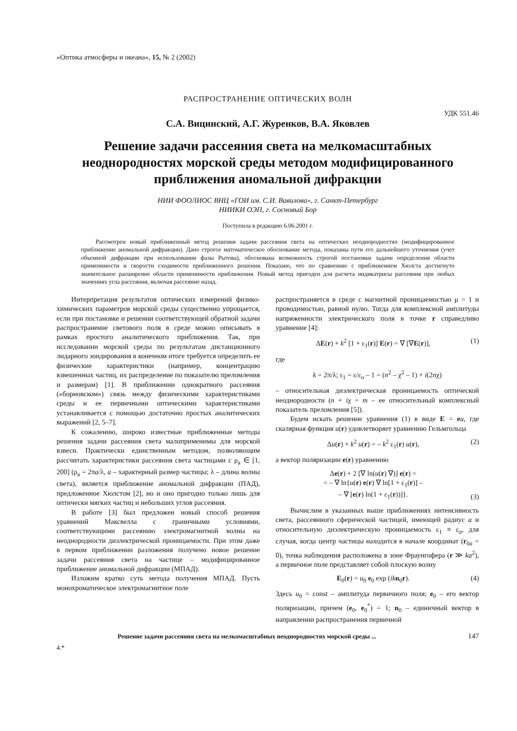«Оптика атмосферы и океана», 15, № 2 (2002)
РАСПРОСТРАНЕНИЕ ОПТИЧЕСКИХ ВОЛН
УДК 551.46
С.А. Вицинский, А.Г. Журенков, В.А. Яковлев
Решение задачи рассеяния света на мелкомасштабных неоднородностях морской среды методом модифицированного приближения аномальной дифракции
НИИ ФООЛИОС ВНЦ «ГОИ им. С.И. Вавилова», г. Санкт-Петербург
НИИКИ ОЭП, г. Сосновый Бор
Поступила в редакцию 6.06.2001 г.
Рассмотрен новый приближенный метод решения задачи рассеяния света на оптических неоднородностях (модифицированное приближение аномальной дифракции). Дано строгое математическое обоснование метода, показаны пути его дальнейшего уточнения (учет объемной дифракции при использовании фазы Рытова), обоснована возможность строгой постановки задачи определения области применимости и скорости сходимости приближенного решения. Показано, что по сравнению с приближением Хюлста достигнуто значительное расширение области применимости приближения. Новый метод пригоден для расчета индикатрисы рассеяния при любых значениях угла рассеяния, включая рассеяние назад.
Интерпретация результатов оптических измерений физико-химических параметров морской среды существенно упрощается, если при постановке и решении соответствующей обратной задачи распространение светового поля в среде можно описывать в рамках простого аналитического приближения. Так, при исследовании морской среды по результатам дистанционного лидарного зондирования в конечном итоге требуется определить ее физические характеристики (например, концентрацию взвешенных частиц, их распределение по показателю преломления и размерам) [1]. В приближении однократного рассеяния («борновском») связь между физическими характеристиками среды и ее первичными оптическими характеристиками устанавливается с помощью достаточно простых аналитических выражений [2, 5–7].
К сожалению, широко известные приближенные методы решения задачи рассеяния света малоприменимы для морской взвеси. Практически единственным методом, позволяющим рассчитать характеристики рассеяния света частицами с ρ<sub>a</sub> ∈ [1, 200] (ρ<sub>a</sub> = 2πa/λ, a – характерный размер частицы; λ – длина волны света), является приближение аномальной дифракции (ПАД), предложенное Хюлстом [2], но и оно пригодно только лишь для оптически мягких частиц и небольших углов рассеяния.
В работе [3] был предложен новый способ решения уравнений Максвелла с граничными условиями, соответствующими рассеянию электромагнитной волны на неоднородности диэлектрической проницаемости. При этом даже в первом приближении разложения получено новое решение задачи рассеяния света на частице – модифицированное приближение аномальной дифракции (МПАД).
Изложим кратко суть метода получения МПАД. Пусть монохроматическое электромагнитное поле
распространяется в среде с магнитной проницаемостью μ = 1 и проводимостью, равной нулю. Тогда для комплексной амплитуды напряженности электрического поля в точке r справедливо уравнение [4]:
ΔE(r) + k<sup>2</sup> [1 + ε<sub>1</sub>(r)] E(r) = ∇ [∇E(r)], (1)
где
k = 2π/λ; ε<sub>1</sub> = ε/ε<sub>o</sub> – 1 = (n<sup>2</sup> – χ<sup>2</sup> – 1) + i(2nχ)
– относительная диэлектрическая проницаемость оптической неоднородности (n + iχ = m – ее относительный комплексный показатель преломления [5]).
Будем искать решение уравнения (1) в виде E = eu, где скалярная функция u(r) удовлетворяет уравнению Гельмгольца
Δu(r) + k<sup>2</sup> u(r) = – k<sup>2</sup> ε<sub>1</sub>(r) u(r), (2)
а вектор поляризации e(r) уравнению
Δe(r) + 2 [∇ ln(u(r) ∇)] e(r) =
= – ∇ ln{u(r) e(r) ∇ ln[1 + ε<sub>1</sub>(r)] –
– ∇ [e(r) ln(1 + ε<sub>1</sub>(r))]}. (3)
Вычислим в указанных выше приближениях интенсивность света, рассеянного сферической частицей, имеющей радиус a и относительную диэлектрическую проницаемость ε<sub>1</sub> ≡ ε<sub>a</sub>, для случая, когда центр частицы находится в начале координат (r<sub>0a</sub> = 0), точка наблюдения расположена в зоне Фраунгофера (r ≫ ka<sup>2</sup>), а первичное поле представляет собой плоскую волну
E<sub>0</sub>(r) = u<sub>0</sub> e<sub>0</sub> exp (ik n<sub>0</sub>r). (4)
Здесь u<sub>0</sub> = const – амплитуда первичного поля; e<sub>0</sub> – его вектор поляризации, причем (e<sub>0</sub>, e<sub>0</sub><sup>*</sup>) = 1; n<sub>0</sub> – единичный вектор в направлении распространения первичной
Решение задачи рассеяния света на мелкомасштабных неоднородностях морской среды ... 147
4.*